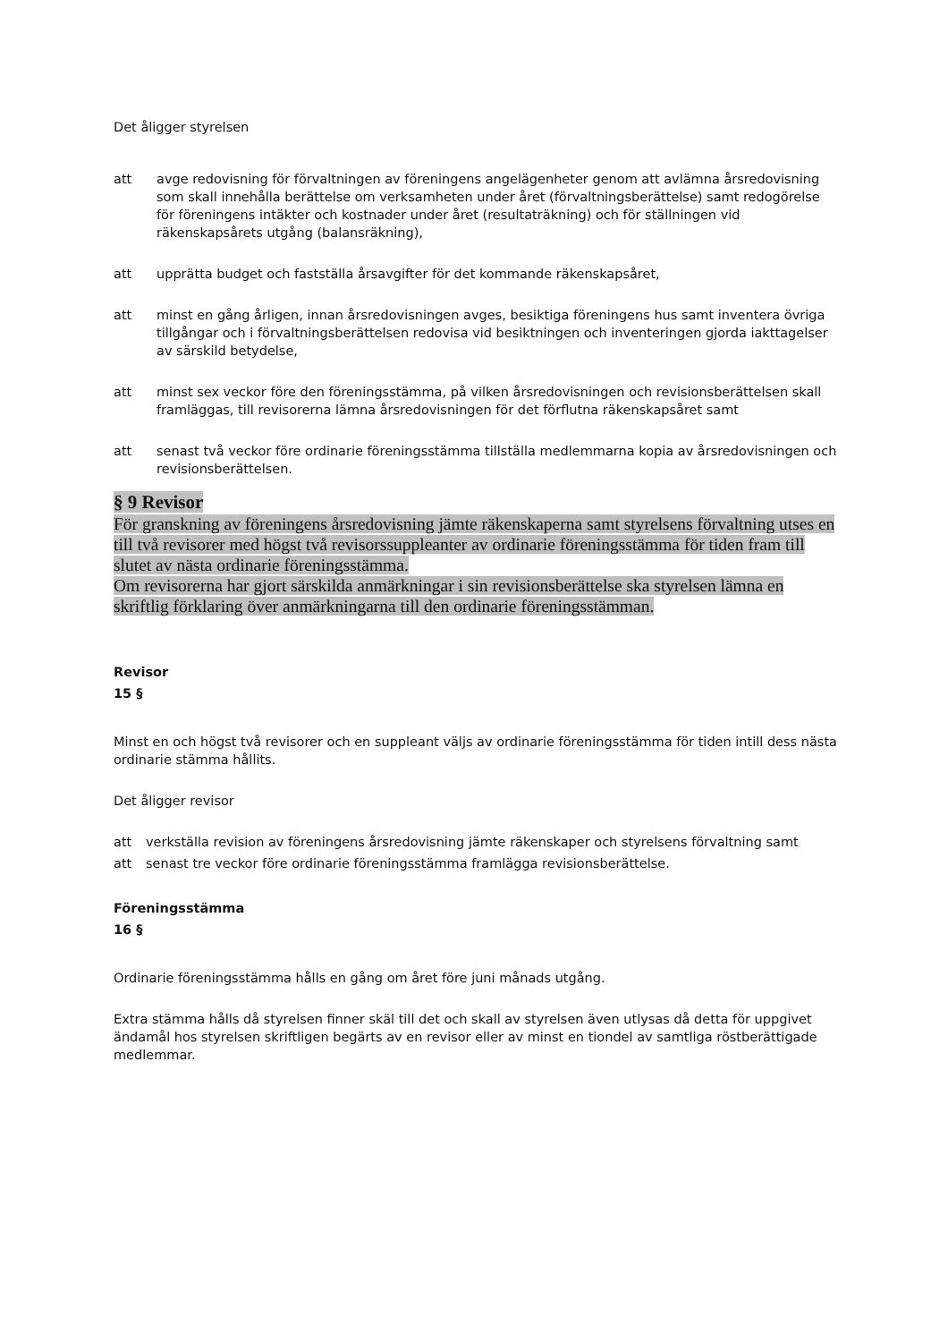Det åligger styrelsen
att avge redovisning för förvaltningen av föreningens angelägenheter genom att avlämna årsredovisning som skall innehålla berättelse om verksamheten under året (förvaltningsberättelse) samt redogörelse för föreningens intäkter och kostnader under året (resultaträkning) och för ställningen vid räkenskapsårets utgång (balansräkning),
att upprätta budget och fastställa årsavgifter för det kommande räkenskapsåret,
att minst en gång årligen, innan årsredovisningen avges, besiktiga föreningens hus samt inventera övriga tillgångar och i förvaltningsberättelsen redovisa vid besiktningen och inventeringen gjorda iakttagelser av särskild betydelse,
att minst sex veckor före den föreningsstämma, på vilken årsredovisningen och revisionsberättelsen skall framläggas, till revisorerna lämna årsredovisningen för det förflutna räkenskapsåret samt
att senast två veckor före ordinarie föreningsstämma tillställa medlemmarna kopia av årsredovisningen och revisionsberättelsen.
§ 9 Revisor
För granskning av föreningens årsredovisning jämte räkenskaperna samt styrelsens förvaltning utses en till två revisorer med högst två revisorssuppleanter av ordinarie föreningsstämma för tiden fram till slutet av nästa ordinarie föreningsstämma.
Om revisorerna har gjort särskilda anmärkningar i sin revisionsberättelse ska styrelsen lämna en skriftlig förklaring över anmärkningarna till den ordinarie föreningsstämman.
Revisor
15 §
Minst en och högst två revisorer och en suppleant väljs av ordinarie föreningsstämma för tiden intill dess nästa ordinarie stämma hållits.
Det åligger revisor
att verkställa revision av föreningens årsredovisning jämte räkenskaper och styrelsens förvaltning samt
att senast tre veckor före ordinarie föreningsstämma framlägga revisionsberättelse.
Föreningsstämma
16 §
Ordinarie föreningsstämma hålls en gång om året före juni månads utgång.
Extra stämma hålls då styrelsen finner skäl till det och skall av styrelsen även utlysas då detta för uppgivet ändamål hos styrelsen skriftligen begärts av en revisor eller av minst en tiondel av samtliga röstberättigade medlemmar.